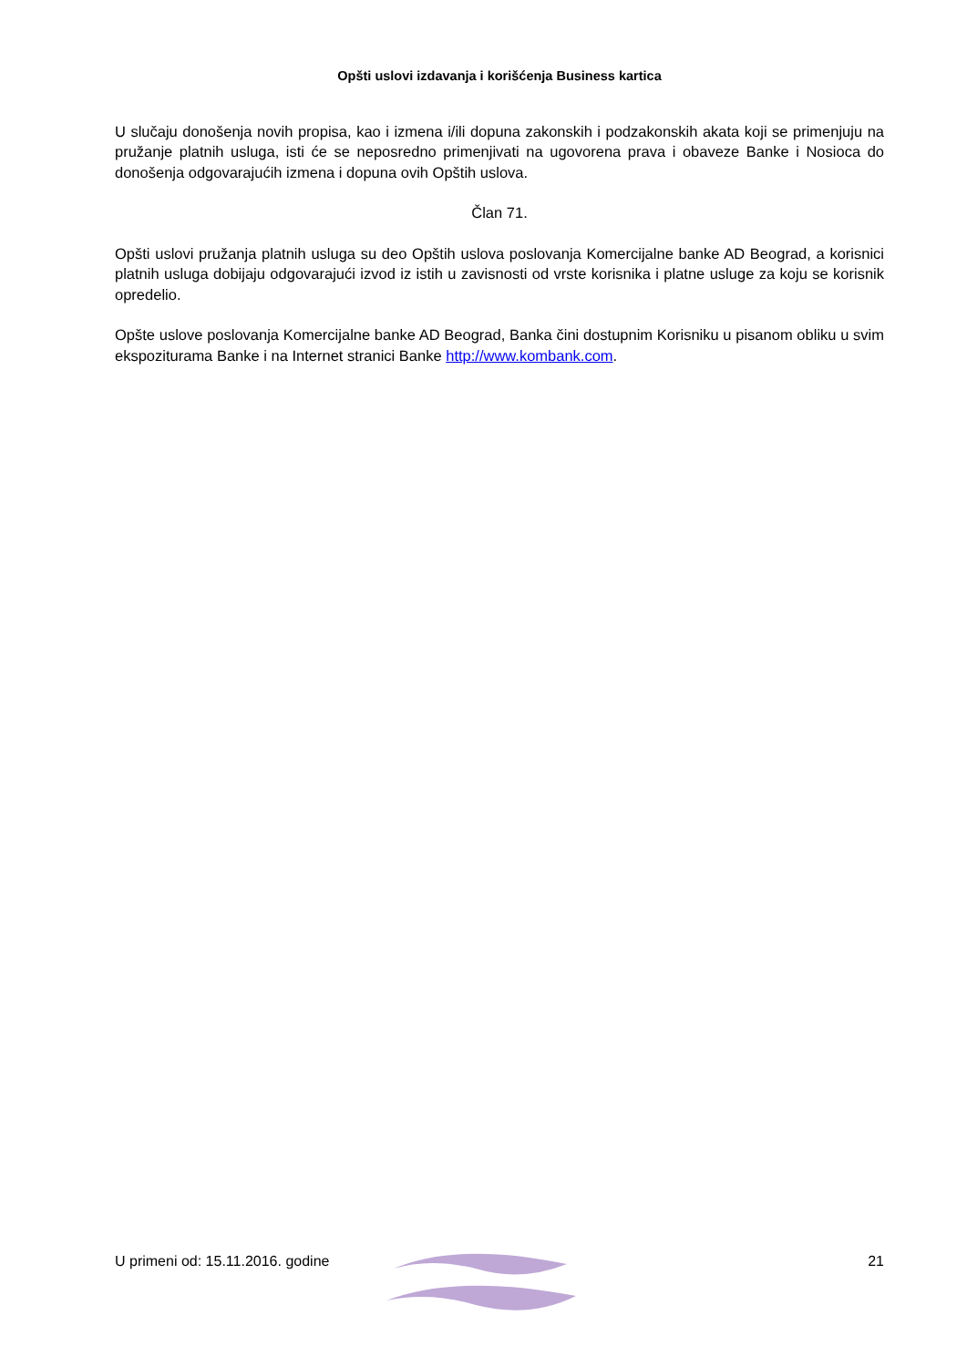Opšti uslovi izdavanja i korišćenja Business kartica
U slučaju donošenja novih propisa, kao i izmena i/ili dopuna zakonskih i podzakonskih akata koji se primenjuju na pružanje platnih usluga, isti će se neposredno primenjivati na ugovorena prava i obaveze Banke i Nosioca do donošenja odgovarajućih izmena i dopuna ovih Opštih uslova.
Član 71.
Opšti uslovi pružanja platnih usluga su deo Opštih uslova poslovanja Komercijalne banke AD Beograd, a korisnici platnih usluga dobijaju odgovarajući izvod iz istih u zavisnosti od vrste korisnika i platne usluge za koju se korisnik opredelio.
Opšte uslove poslovanja Komercijalne banke AD Beograd, Banka čini dostupnim Korisniku u pisanom obliku u svim ekspoziturama Banke i na Internet stranici Banke http://www.kombank.com.
U primeni od: 15.11.2016. godine 21